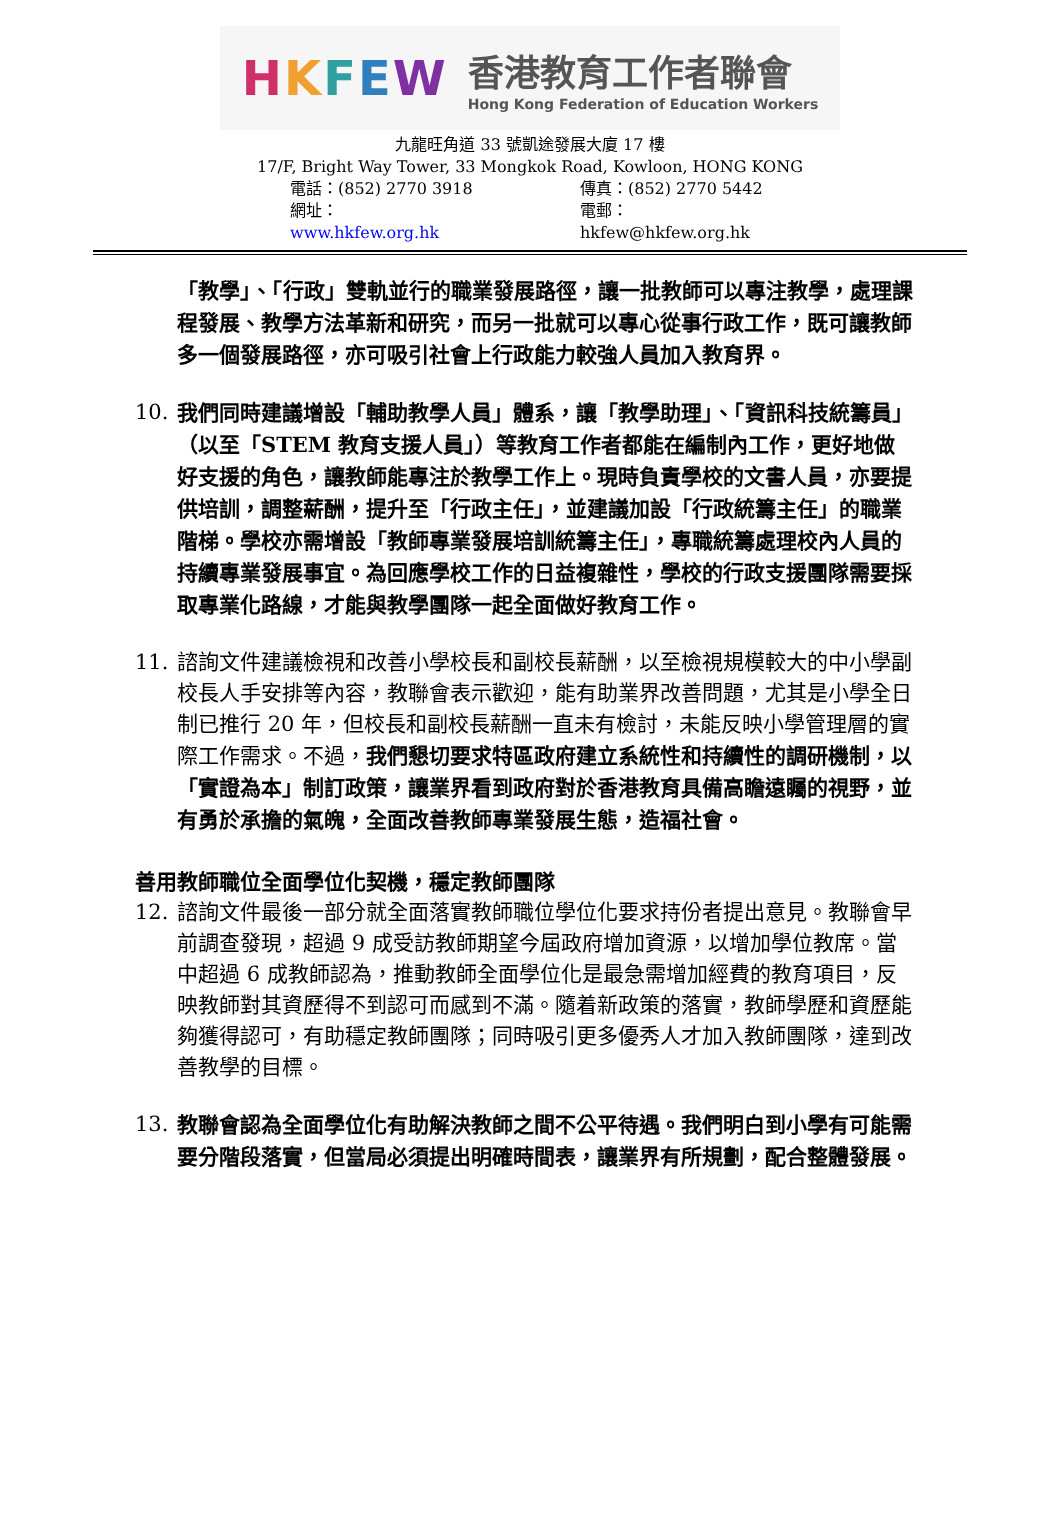HKFEW
香港教育工作者聯會
Hong Kong Federation of Education Workers
九龍旺角道 33 號凱途發展大廈 17 樓
17/F, Bright Way Tower, 33 Mongkok Road, Kowloon, HONG KONG
電話：(852) 2770 3918 傳真：(852) 2770 5442
網址：www.hkfew.org.hk 電郵：hkfew@hkfew.org.hk
「教學」、「行政」雙軌並行的職業發展路徑，讓一批教師可以專注教學，處理課程發展、教學方法革新和研究，而另一批就可以專心從事行政工作，既可讓教師多一個發展路徑，亦可吸引社會上行政能力較強人員加入教育界。
10. 我們同時建議增設「輔助教學人員」體系，讓「教學助理」、「資訊科技統籌員」（以至「STEM 教育支援人員」）等教育工作者都能在編制內工作，更好地做好支援的角色，讓教師能專注於教學工作上。現時負責學校的文書人員，亦要提供培訓，調整薪酬，提升至「行政主任」，並建議加設「行政統籌主任」的職業階梯。學校亦需增設「教師專業發展培訓統籌主任」，專職統籌處理校內人員的持續專業發展事宜。為回應學校工作的日益複雜性，學校的行政支援團隊需要採取專業化路線，才能與教學團隊一起全面做好教育工作。
11. 諮詢文件建議檢視和改善小學校長和副校長薪酬，以至檢視規模較大的中小學副校長人手安排等內容，教聯會表示歡迎，能有助業界改善問題，尤其是小學全日制已推行 20 年，但校長和副校長薪酬一直未有檢討，未能反映小學管理層的實際工作需求。不過，我們懇切要求特區政府建立系統性和持續性的調研機制，以「實證為本」制訂政策，讓業界看到政府對於香港教育具備高瞻遠矚的視野，並有勇於承擔的氣魄，全面改善教師專業發展生態，造福社會。
善用教師職位全面學位化契機，穩定教師團隊
12. 諮詢文件最後一部分就全面落實教師職位學位化要求持份者提出意見。教聯會早前調查發現，超過 9 成受訪教師期望今屆政府增加資源，以增加學位教席。當中超過 6 成教師認為，推動教師全面學位化是最急需增加經費的教育項目，反映教師對其資歷得不到認可而感到不滿。隨着新政策的落實，教師學歷和資歷能夠獲得認可，有助穩定教師團隊；同時吸引更多優秀人才加入教師團隊，達到改善教學的目標。
13. 教聯會認為全面學位化有助解決教師之間不公平待遇。我們明白到小學有可能需要分階段落實，但當局必須提出明確時間表，讓業界有所規劃，配合整體發展。